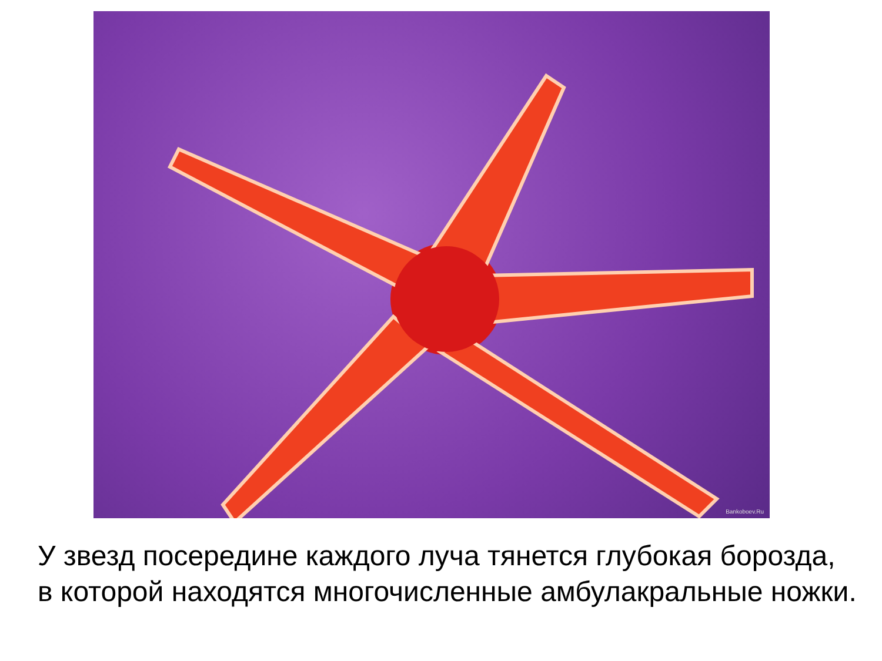Bankoboev.Ru
У звезд посередине каждого луча тянется глубокая борозда,
в которой находятся многочисленные амбулакральные ножки.